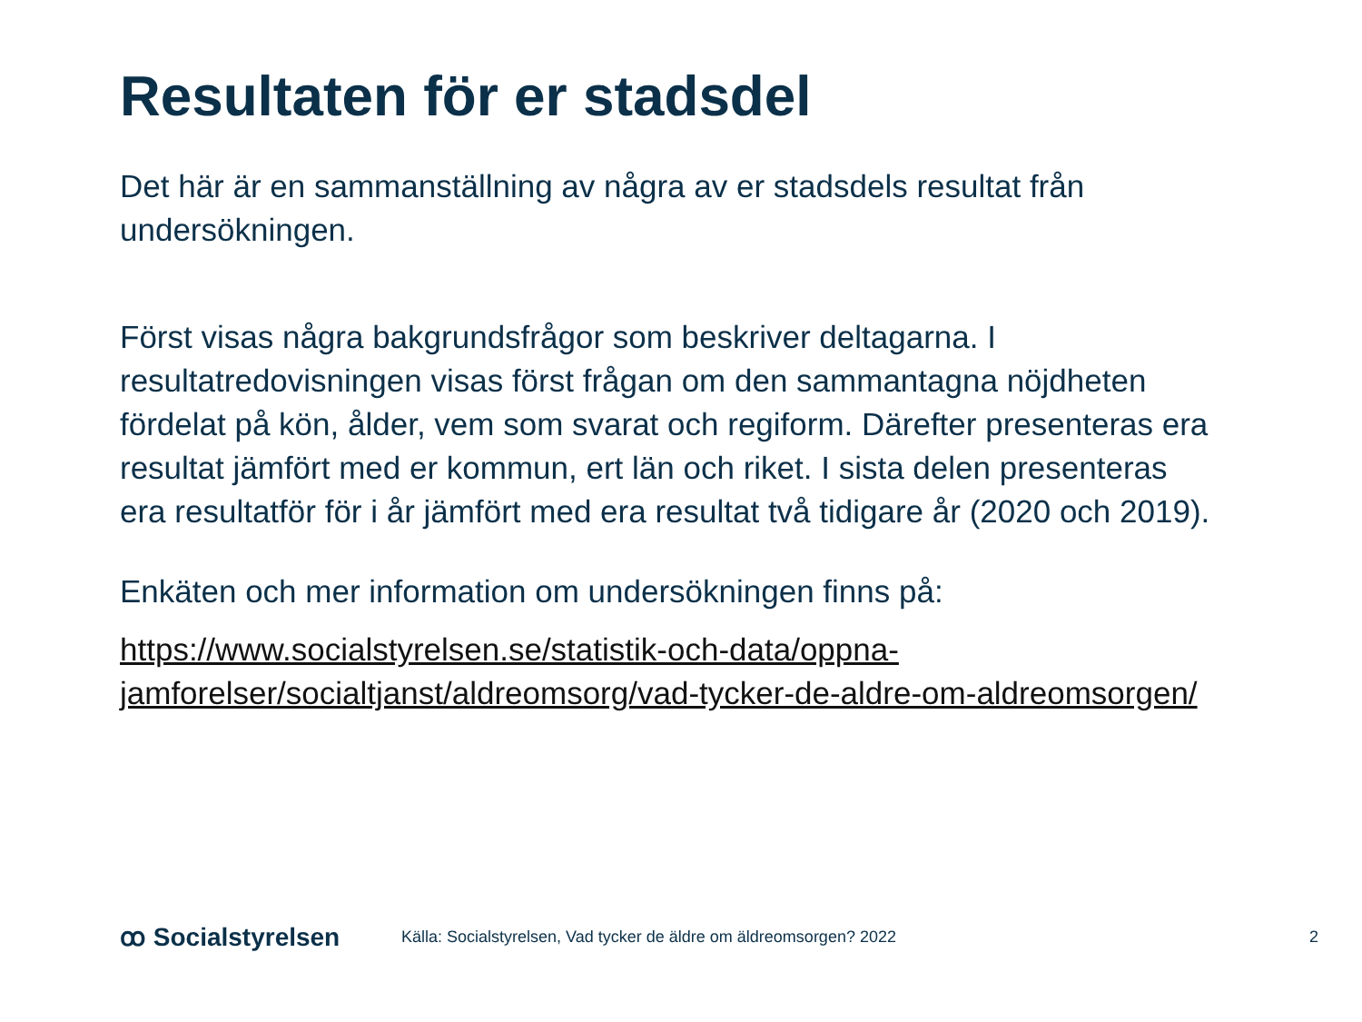Resultaten för er stadsdel
Det här är en sammanställning av några av er stadsdels resultat från undersökningen.
Först visas några bakgrundsfrågor som beskriver deltagarna. I resultatredovisningen visas först frågan om den sammantagna nöjdheten fördelat på kön, ålder, vem som svarat och regiform. Därefter presenteras era resultat jämfört med er kommun, ert län och riket. I sista delen presenteras era resultatför för i år jämfört med era resultat två tidigare år (2020 och 2019).
Enkäten och mer information om undersökningen finns på:
https://www.socialstyrelsen.se/statistik-och-data/oppna-jamforelser/socialtjanst/aldreomsorg/vad-tycker-de-aldre-om-aldreomsorgen/
ꝏ Socialstyrelsen
Källa: Socialstyrelsen, Vad tycker de äldre om äldreomsorgen? 2022
2